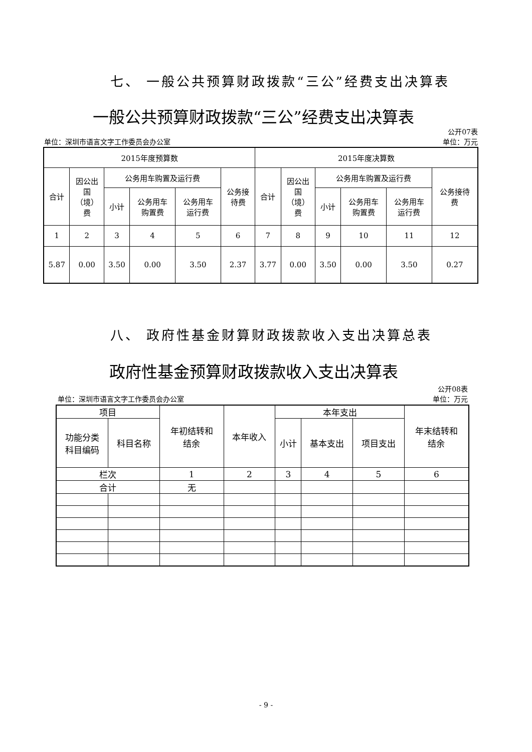七、 一般公共预算财政拨款“三公”经费支出决算表
一般公共预算财政拨款“三公”经费支出决算表
公开07表
单位：深圳市语言文字工作委员会办公室 单位：万元
| 2015年度预算数 | | | | | | 2015年度决算数 | | | | | |
| --- | --- | --- | --- | --- | --- | --- | --- | --- | --- | --- | --- |
| 合计 | 因公出 国 （境） 费 | 公务用车购置及运行费 | | | 公务接 待费 | 合计 | 因公出 国 （境） 费 | 公务用车购置及运行费 | | | 公务接待 费 |
| | | 小计 | 公务用车 购置费 | 公务用车 运行费 | | | | 小计 | 公务用车 购置费 | 公务用车 运行费 | |
| 1 | 2 | 3 | 4 | 5 | 6 | 7 | 8 | 9 | 10 | 11 | 12 |
| 5.87 | 0.00 | 3.50 | 0.00 | 3.50 | 2.37 | 3.77 | 0.00 | 3.50 | 0.00 | 3.50 | 0.27 |
八、 政府性基金财算财政拨款收入支出决算总表
政府性基金预算财政拨款收入支出决算表
公开08表
单位：深圳市语言文字工作委员会办公室 单位：万元
| 项目 | | 年初结转和 结余 | 本年收入 | 本年支出 | | | 年末结转和 结余 |
| --- | --- | --- | --- | --- | --- | --- | --- |
| 功能分类 科目编码 | 科目名称 | | | 小计 | 基本支出 | 项目支出 | |
| 栏次 | | 1 | 2 | 3 | 4 | 5 | 6 |
| 合计 | | 无 | | | | | |
- 9 -